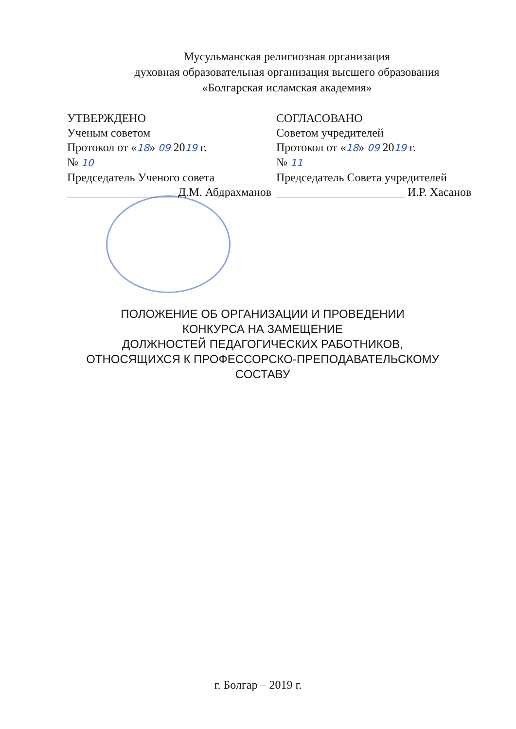Мусульманская религиозная организация
духовная образовательная организация высшего образования
«Болгарская исламская академия»
УТВЕРЖДЕНО
Ученым советом
Протокол от «18» 09 2019 г.
№ 10
Председатель Ученого совета
___________________Д.М. Абдрахманов
СОГЛАСОВАНО
Советом учредителей
Протокол от «18» 09 2019 г.
№ 11
Председатель Совета учредителей
______________________ И.Р. Хасанов
ПОЛОЖЕНИЕ ОБ ОРГАНИЗАЦИИ И ПРОВЕДЕНИИ
КОНКУРСА НА ЗАМЕЩЕНИЕ
ДОЛЖНОСТЕЙ ПЕДАГОГИЧЕСКИХ РАБОТНИКОВ,
ОТНОСЯЩИХСЯ К ПРОФЕССОРСКО-ПРЕПОДАВАТЕЛЬСКОМУ
СОСТАВУ
г. Болгар – 2019 г.